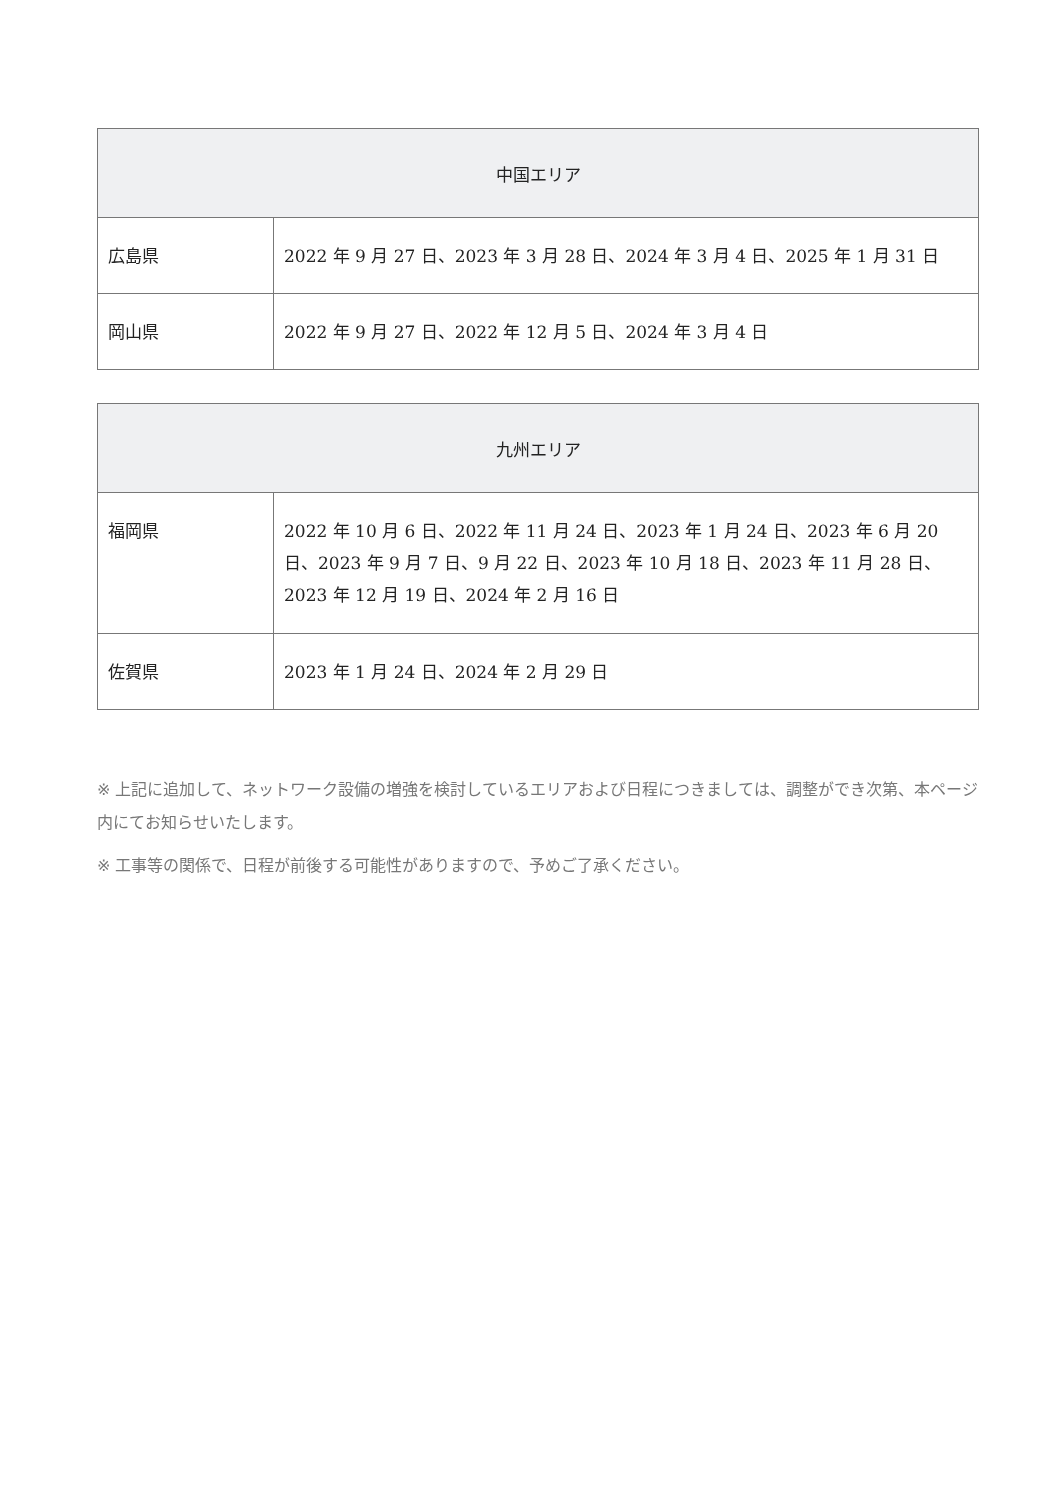| 中国エリア | |
| --- | --- |
| 広島県 | 2022 年 9 月 27 日、2023 年 3 月 28 日、2024 年 3 月 4 日、2025 年 1 月 31 日 |
| 岡山県 | 2022 年 9 月 27 日、2022 年 12 月 5 日、2024 年 3 月 4 日 |
| 九州エリア | |
| --- | --- |
| 福岡県 | 2022 年 10 月 6 日、2022 年 11 月 24 日、2023 年 1 月 24 日、2023 年 6 月 20 日、2023 年 9 月 7 日、9 月 22 日、2023 年 10 月 18 日、2023 年 11 月 28 日、2023 年 12 月 19 日、2024 年 2 月 16 日 |
| 佐賀県 | 2023 年 1 月 24 日、2024 年 2 月 29 日 |
※ 上記に追加して、ネットワーク設備の増強を検討しているエリアおよび日程につきましては、調整ができ次第、本ページ内にてお知らせいたします。
※ 工事等の関係で、日程が前後する可能性がありますので、予めご了承ください。